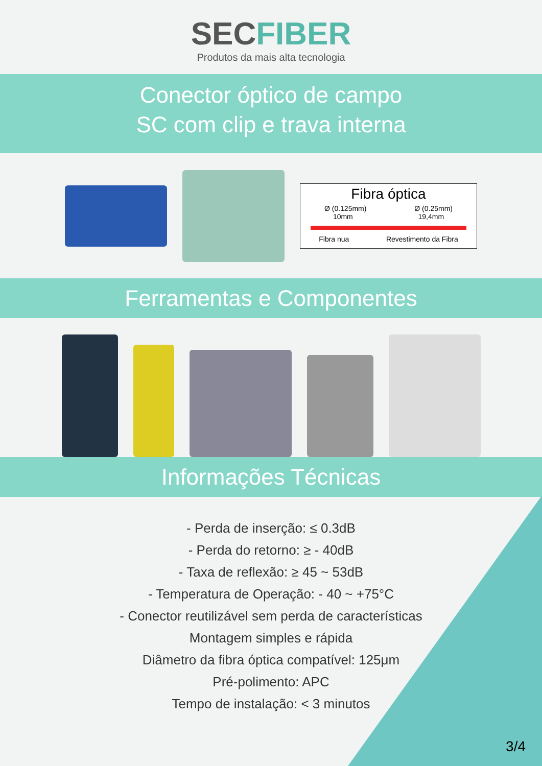SECFIBER
Produtos da mais alta tecnologia
Conector óptico de campo
SC com clip e trava interna
Fibra óptica
Ø (0.125mm) Ø (0.25mm)
10mm 19,4mm
Fibra nua Revestimento da Fibra
Ferramentas e Componentes
Informações Técnicas
- Perda de inserção: ≤ 0.3dB
- Perda do retorno: ≥ - 40dB
- Taxa de reflexão: ≥ 45 ~ 53dB
- Temperatura de Operação: - 40 ~ +75°C
- Conector reutilizável sem perda de características
Montagem simples e rápida
Diâmetro da fibra óptica compatível: 125μm
Pré-polimento: APC
Tempo de instalação: < 3 minutos
3/4